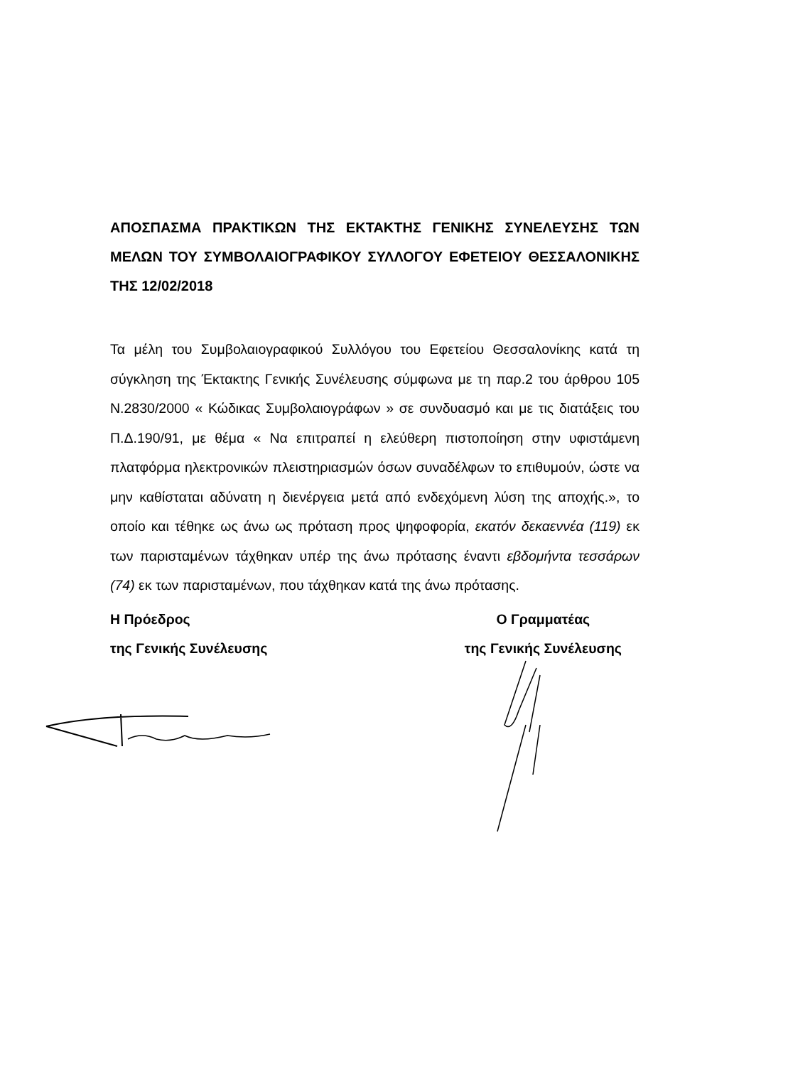ΑΠΟΣΠΑΣΜΑ ΠΡΑΚΤΙΚΩΝ ΤΗΣ ΕΚΤΑΚΤΗΣ ΓΕΝΙΚΗΣ ΣΥΝΕΛΕΥΣΗΣ ΤΩΝ ΜΕΛΩΝ ΤΟΥ ΣΥΜΒΟΛΑΙΟΓΡΑΦΙΚΟΥ ΣΥΛΛΟΓΟΥ ΕΦΕΤΕΙΟΥ ΘΕΣΣΑΛΟΝΙΚΗΣ ΤΗΣ 12/02/2018
Τα μέλη του Συμβολαιογραφικού Συλλόγου του Εφετείου Θεσσαλονίκης κατά τη σύγκληση της Έκτακτης Γενικής Συνέλευσης σύμφωνα με τη παρ.2 του άρθρου 105 Ν.2830/2000 « Κώδικας Συμβολαιογράφων » σε συνδυασμό και με τις διατάξεις του Π.Δ.190/91, με θέμα « Να επιτραπεί η ελεύθερη πιστοποίηση στην υφιστάμενη πλατφόρμα ηλεκτρονικών πλειστηριασμών όσων συναδέλφων το επιθυμούν, ώστε να μην καθίσταται αδύνατη η διενέργεια μετά από ενδεχόμενη λύση της αποχής.», το οποίο και τέθηκε ως άνω ως πρόταση προς ψηφοφορία, εκατόν δεκαεννέα (119) εκ των παρισταμένων τάχθηκαν υπέρ της άνω πρότασης έναντι εβδομήντα τεσσάρων (74) εκ των παρισταμένων, που τάχθηκαν κατά της άνω πρότασης.
Η Πρόεδρος
της Γενικής Συνέλευσης
Ο Γραμματέας
της Γενικής Συνέλευσης